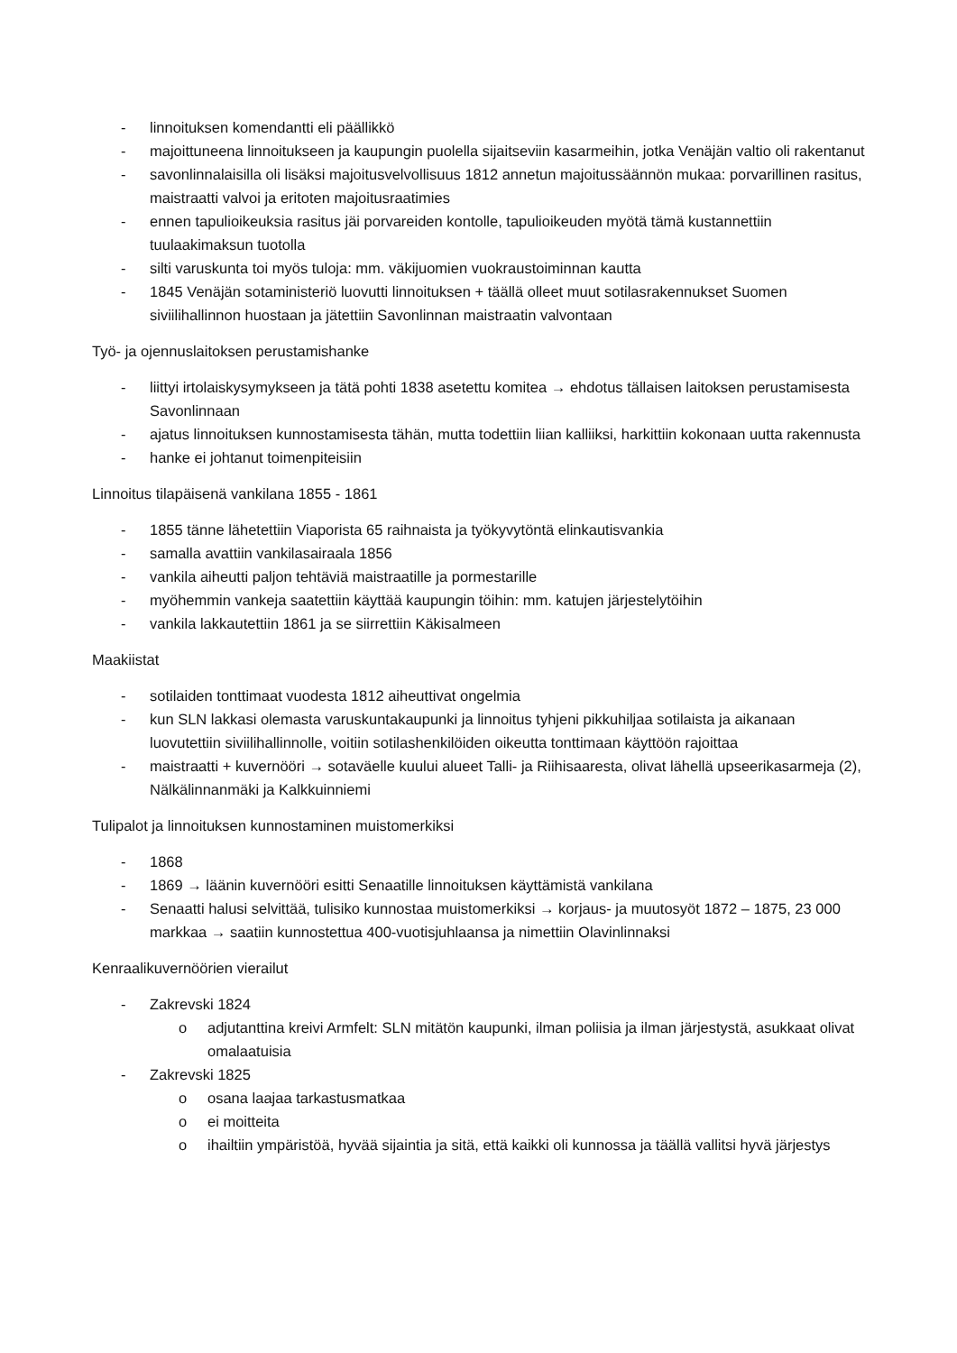- linnoituksen komendantti eli päällikkö
- majoittuneena linnoitukseen ja kaupungin puolella sijaitseviin kasarmeihin, jotka Venäjän valtio oli rakentanut
- savonlinnalaisilla oli lisäksi majoitusvelvollisuus 1812 annetun majoitussäännön mukaa: porvarillinen rasitus, maistraatti valvoi ja eritoten majoitusraatimies
- ennen tapulioikeuksia rasitus jäi porvareiden kontolle, tapulioikeuden myötä tämä kustannettiin tuulaakimaksun tuotolla
- silti varuskunta toi myös tuloja: mm. väkijuomien vuokraustoiminnan kautta
- 1845 Venäjän sotaministeriö luovutti linnoituksen + täällä olleet muut sotilasrakennukset Suomen siviilihallinnon huostaan ja jätettiin Savonlinnan maistraatin valvontaan
Työ- ja ojennuslaitoksen perustamishanke
- liittyi irtolaiskysymykseen ja tätä pohti 1838 asetettu komitea → ehdotus tällaisen laitoksen perustamisesta Savonlinnaan
- ajatus linnoituksen kunnostamisesta tähän, mutta todettiin liian kalliiksi, harkittiin kokonaan uutta rakennusta
- hanke ei johtanut toimenpiteisiin
Linnoitus tilapäisenä vankilana 1855 - 1861
- 1855 tänne lähetettiin Viaporista 65 raihnaista ja työkyvytöntä elinkautisvankia
- samalla avattiin vankilasairaala 1856
- vankila aiheutti paljon tehtäviä maistraatille ja pormestarille
- myöhemmin vankeja saatettiin käyttää kaupungin töihin: mm. katujen järjestelytöihin
- vankila lakkautettiin 1861 ja se siirrettiin Käkisalmeen
Maakiistat
- sotilaiden tonttimaat vuodesta 1812 aiheuttivat ongelmia
- kun SLN lakkasi olemasta varuskuntakaupunki ja linnoitus tyhjeni pikkuhiljaa sotilaista ja aikanaan luovutettiin siviilihallinnolle, voitiin sotilashenkilöiden oikeutta tonttimaan käyttöön rajoittaa
- maistraatti + kuvernööri → sotaväelle kuului alueet Talli- ja Riihisaaresta, olivat lähellä upseerikasarmeja (2), Nälkälinnanmäki ja Kalkkuinniemi
Tulipalot ja linnoituksen kunnostaminen muistomerkiksi
- 1868
- 1869 → läänin kuvernööri esitti Senaatille linnoituksen käyttämistä vankilana
- Senaatti halusi selvittää, tulisiko kunnostaa muistomerkiksi → korjaus- ja muutosyöt 1872 – 1875, 23 000 markkaa → saatiin kunnostettua 400-vuotisjuhlaansa ja nimettiin Olavinlinnaksi
Kenraalikuvernöörien vierailut
- Zakrevski 1824
o adjutanttina kreivi Armfelt: SLN mitätön kaupunki, ilman poliisia ja ilman järjestystä, asukkaat olivat omalaatuisia
- Zakrevski 1825
o osana laajaa tarkastusmatkaa
o ei moitteita
o ihailtiin ympäristöä, hyvää sijaintia ja sitä, että kaikki oli kunnossa ja täällä vallitsi hyvä järjestys